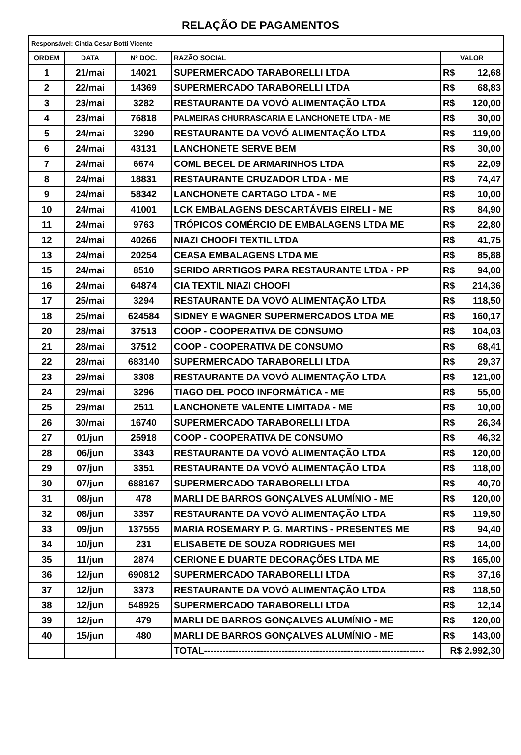RELAÇÃO DE PAGAMENTOS
| Responsável: Cintia Cesar Botti Vicente | | | | |
| ORDEM | DATA | Nº DOC. | RAZÃO SOCIAL | VALOR |
| 1 | 21/mai | 14021 | SUPERMERCADO TARABORELLI LTDA | R$ 12,68 |
| 2 | 22/mai | 14369 | SUPERMERCADO TARABORELLI LTDA | R$ 68,83 |
| 3 | 23/mai | 3282 | RESTAURANTE DA VOVÓ ALIMENTAÇÃO LTDA | R$ 120,00 |
| 4 | 23/mai | 76818 | PALMEIRAS CHURRASCARIA E LANCHONETE LTDA - ME | R$ 30,00 |
| 5 | 24/mai | 3290 | RESTAURANTE DA VOVÓ ALIMENTAÇÃO LTDA | R$ 119,00 |
| 6 | 24/mai | 43131 | LANCHONETE SERVE BEM | R$ 30,00 |
| 7 | 24/mai | 6674 | COML BECEL DE ARMARINHOS LTDA | R$ 22,09 |
| 8 | 24/mai | 18831 | RESTAURANTE CRUZADOR LTDA - ME | R$ 74,47 |
| 9 | 24/mai | 58342 | LANCHONETE CARTAGO LTDA - ME | R$ 10,00 |
| 10 | 24/mai | 41001 | LCK EMBALAGENS DESCARTÁVEIS EIRELI - ME | R$ 84,90 |
| 11 | 24/mai | 9763 | TRÓPICOS COMÉRCIO DE EMBALAGENS LTDA ME | R$ 22,80 |
| 12 | 24/mai | 40266 | NIAZI CHOOFI TEXTIL LTDA | R$ 41,75 |
| 13 | 24/mai | 20254 | CEASA EMBALAGENS LTDA ME | R$ 85,88 |
| 15 | 24/mai | 8510 | SERIDO ARRTIGOS PARA RESTAURANTE LTDA - PP | R$ 94,00 |
| 16 | 24/mai | 64874 | CIA TEXTIL NIAZI CHOOFI | R$ 214,36 |
| 17 | 25/mai | 3294 | RESTAURANTE DA VOVÓ ALIMENTAÇÃO LTDA | R$ 118,50 |
| 18 | 25/mai | 624584 | SIDNEY E WAGNER SUPERMERCADOS LTDA ME | R$ 160,17 |
| 20 | 28/mai | 37513 | COOP - COOPERATIVA DE CONSUMO | R$ 104,03 |
| 21 | 28/mai | 37512 | COOP - COOPERATIVA DE CONSUMO | R$ 68,41 |
| 22 | 28/mai | 683140 | SUPERMERCADO TARABORELLI LTDA | R$ 29,37 |
| 23 | 29/mai | 3308 | RESTAURANTE DA VOVÓ ALIMENTAÇÃO LTDA | R$ 121,00 |
| 24 | 29/mai | 3296 | TIAGO DEL POCO INFORMÁTICA - ME | R$ 55,00 |
| 25 | 29/mai | 2511 | LANCHONETE VALENTE LIMITADA - ME | R$ 10,00 |
| 26 | 30/mai | 16740 | SUPERMERCADO TARABORELLI LTDA | R$ 26,34 |
| 27 | 01/jun | 25918 | COOP - COOPERATIVA DE CONSUMO | R$ 46,32 |
| 28 | 06/jun | 3343 | RESTAURANTE DA VOVÓ ALIMENTAÇÃO LTDA | R$ 120,00 |
| 29 | 07/jun | 3351 | RESTAURANTE DA VOVÓ ALIMENTAÇÃO LTDA | R$ 118,00 |
| 30 | 07/jun | 688167 | SUPERMERCADO TARABORELLI LTDA | R$ 40,70 |
| 31 | 08/jun | 478 | MARLI DE BARROS GONÇALVES ALUMÍNIO - ME | R$ 120,00 |
| 32 | 08/jun | 3357 | RESTAURANTE DA VOVÓ ALIMENTAÇÃO LTDA | R$ 119,50 |
| 33 | 09/jun | 137555 | MARIA ROSEMARY P. G. MARTINS - PRESENTES ME | R$ 94,40 |
| 34 | 10/jun | 231 | ELISABETE DE SOUZA RODRIGUES MEI | R$ 14,00 |
| 35 | 11/jun | 2874 | CERIONE E DUARTE DECORAÇÕES LTDA ME | R$ 165,00 |
| 36 | 12/jun | 690812 | SUPERMERCADO TARABORELLI LTDA | R$ 37,16 |
| 37 | 12/jun | 3373 | RESTAURANTE DA VOVÓ ALIMENTAÇÃO LTDA | R$ 118,50 |
| 38 | 12/jun | 548925 | SUPERMERCADO TARABORELLI LTDA | R$ 12,14 |
| 39 | 12/jun | 479 | MARLI DE BARROS GONÇALVES ALUMÍNIO - ME | R$ 120,00 |
| 40 | 15/jun | 480 | MARLI DE BARROS GONÇALVES ALUMÍNIO - ME | R$ 143,00 |
| | | | TOTAL----------------------------------------------------------------------- | R$ 2.992,30 |